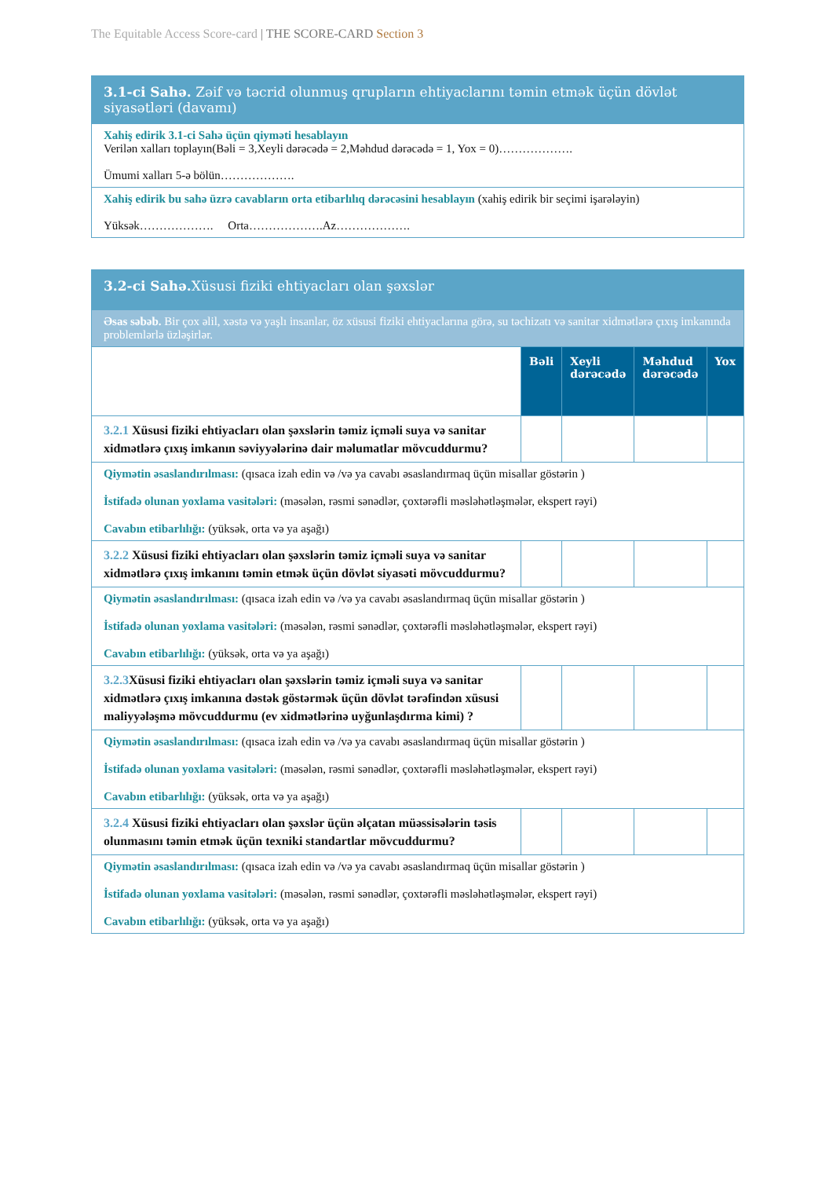The Equitable Access Score-card | THE SCORE-CARD Section 3
| 3.1-ci Sahə. Zəif və təcrid olunmuş qrupların ehtiyaclarını təmin etmək üçün dövlət siyasətləri (davamı) |
| Xahiş edirik 3.1-ci Sahə üçün qiyməti hesablayın Verilən xalları toplayın(Bəli = 3,Xeyli dərəcədə = 2,Məhdud dərəcədə = 1, Yox = 0)………………. Ümumi xalları 5-ə bölün………………. |
| Xahiş edirik bu sahə üzrə cavabların orta etibarlılıq dərəcəsini hesablayın (xahiş edirik bir seçimi işarələyin) Yüksək………………. Orta……………….Az………………. |
| 3.2-ci Sahə. Xüsusi fiziki ehtiyacları olan şəxslər | | | | |
| Əsas səbəb. Bir çox əlil, xəstə və yaşlı insanlar, öz xüsusi fiziki ehtiyaclarına görə, su təchizatı və sanitar xidmətlərə çıxış imkanında problemlərlə üzləşirlər. | | | | |
| | Bəli | Xeyli dərəcədə | Məhdud dərəcədə | Yox |
| 3.2.1 Xüsusi fiziki ehtiyacları olan şəxslərin təmiz içməli suya və sanitar xidmətlərə çıxış imkanın səviyyələrinə dair məlumatlar mövcuddurmu? | | | | |
| Qiymətin əsaslandırılması: (qısaca izah edin və /və ya cavabı əsaslandırmaq üçün misallar göstərin ) İstifadə olunan yoxlama vasitələri: (məsələn, rəsmi sənədlər, çoxtərəfli məsləhətləşmələr, ekspert rəyi) Cavabın etibarlılığı: (yüksək, orta və ya aşağı) | | | | |
| 3.2.2 Xüsusi fiziki ehtiyacları olan şəxslərin təmiz içməli suya və sanitar xidmətlərə çıxış imkanını təmin etmək üçün dövlət siyasəti mövcuddurmu? | | | | |
| Qiymətin əsaslandırılması: (qısaca izah edin və /və ya cavabı əsaslandırmaq üçün misallar göstərin ) İstifadə olunan yoxlama vasitələri: (məsələn, rəsmi sənədlər, çoxtərəfli məsləhətləşmələr, ekspert rəyi) Cavabın etibarlılığı: (yüksək, orta və ya aşağı) | | | | |
| 3.2.3 Xüsusi fiziki ehtiyacları olan şəxslərin təmiz içməli suya və sanitar xidmətlərə çıxış imkanına dəstək göstərmək üçün dövlət tərəfindən xüsusi maliyyələşmə mövcuddurmu (ev xidmətlərinə uyğunlaşdırma kimi) ? | | | | |
| Qiymətin əsaslandırılması: (qısaca izah edin və /və ya cavabı əsaslandırmaq üçün misallar göstərin ) İstifadə olunan yoxlama vasitələri: (məsələn, rəsmi sənədlər, çoxtərəfli məsləhətləşmələr, ekspert rəyi) Cavabın etibarlılığı: (yüksək, orta və ya aşağı) | | | | |
| 3.2.4 Xüsusi fiziki ehtiyacları olan şəxslər üçün əlçatan müəssisələrin təsis olunmasını təmin etmək üçün texniki standartlar mövcuddurmu? | | | | |
| Qiymətin əsaslandırılması: (qısaca izah edin və /və ya cavabı əsaslandırmaq üçün misallar göstərin ) İstifadə olunan yoxlama vasitələri: (məsələn, rəsmi sənədlər, çoxtərəfli məsləhətləşmələr, ekspert rəyi) Cavabın etibarlılığı: (yüksək, orta və ya aşağı) | | | | |